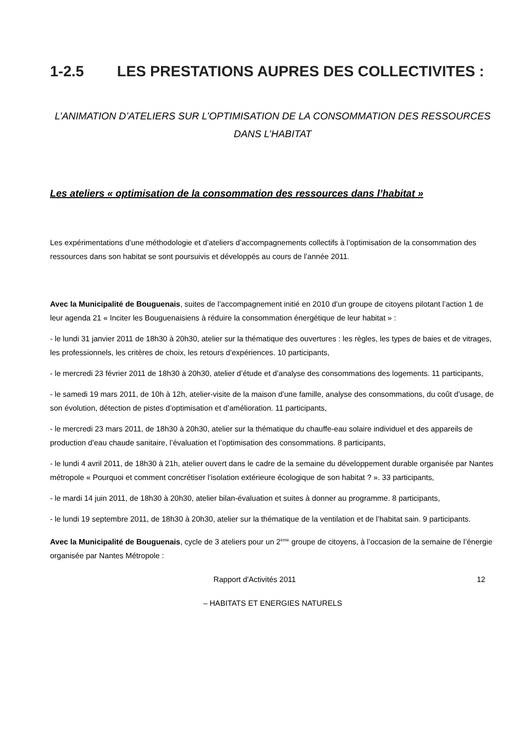1-2.5 LES PRESTATIONS AUPRES DES COLLECTIVITES :
L’ANIMATION D’ATELIERS SUR L’OPTIMISATION DE LA CONSOMMATION DES RESSOURCES DANS L’HABITAT
Les ateliers « optimisation de la consommation des ressources dans l’habitat »
Les expérimentations d’une méthodologie et d’ateliers d’accompagnements collectifs à l’optimisation de la consommation des ressources dans son habitat se sont poursuivis et développés au cours de l’année 2011.
Avec la Municipalité de Bouguenais, suites de l’accompagnement initié en 2010 d’un groupe de citoyens pilotant l’action 1 de leur agenda 21 « Inciter les Bouguenaisiens à réduire la consommation énergétique de leur habitat » :
- le lundi 31 janvier 2011 de 18h30 à 20h30, atelier sur la thématique des ouvertures : les règles, les types de baies et de vitrages, les professionnels, les critères de choix, les retours d’expériences. 10 participants,
- le mercredi 23 février 2011 de 18h30 à 20h30, atelier d’étude et d’analyse des consommations des logements. 11 participants,
- le samedi 19 mars 2011, de 10h à 12h, atelier-visite de la maison d’une famille, analyse des consommations, du coût d’usage, de son évolution, détection de pistes d’optimisation et d’amélioration. 11 participants,
- le mercredi 23 mars 2011, de 18h30 à 20h30, atelier sur la thématique du chauffe-eau solaire individuel et des appareils de production d’eau chaude sanitaire, l’évaluation et l’optimisation des consommations. 8 participants,
- le lundi 4 avril 2011, de 18h30 à 21h, atelier ouvert dans le cadre de la semaine du développement durable organisée par Nantes métropole « Pourquoi et comment concrétiser l’isolation extérieure écologique de son habitat ? ». 33 participants,
- le mardi 14 juin 2011, de 18h30 à 20h30, atelier bilan-évaluation et suites à donner au programme. 8 participants,
- le lundi 19 septembre 2011, de 18h30 à 20h30, atelier sur la thématique de la ventilation et de l’habitat sain. 9 participants.
Avec la Municipalité de Bouguenais, cycle de 3 ateliers pour un 2<sup>ème</sup> groupe de citoyens, à l’occasion de la semaine de l’énergie organisée par Nantes Métropole :
Rapport d'Activités 2011 12
– HABITATS ET ENERGIES NATURELS